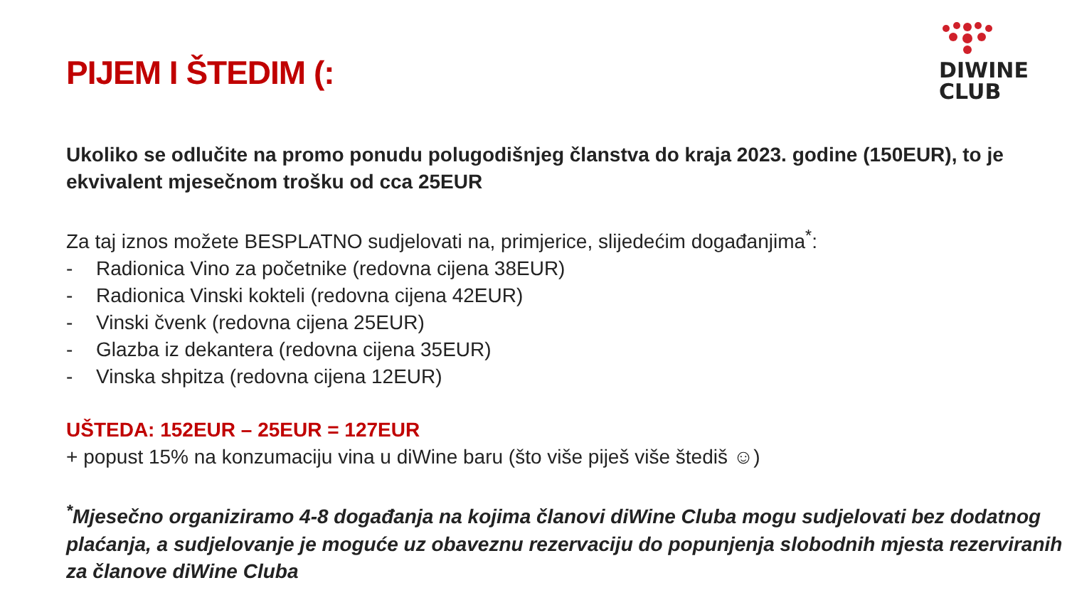DIWINE
CLUB
PIJEM I ŠTEDIM (:
Ukoliko se odlučite na promo ponudu polugodišnjeg članstva do kraja 2023. godine (150EUR), to je ekvivalent mjesečnom trošku od cca 25EUR
Za taj iznos možete BESPLATNO sudjelovati na, primjerice, slijedećim događanjima<sup>*</sup>:
- Radionica Vino za početnike (redovna cijena 38EUR)
- Radionica Vinski kokteli (redovna cijena 42EUR)
- Vinski čvenk (redovna cijena 25EUR)
- Glazba iz dekantera (redovna cijena 35EUR)
- Vinska shpitza (redovna cijena 12EUR)
UŠTEDA: 152EUR – 25EUR = 127EUR
+ popust 15% na konzumaciju vina u diWine baru (što više piješ više štediš ☺)
<sup>*</sup> Mjesečno organiziramo 4-8 događanja na kojima članovi diWine Cluba mogu sudjelovati bez dodatnog plaćanja, a sudjelovanje je moguće uz obaveznu rezervaciju do popunjenja slobodnih mjesta rezerviranih za članove diWine Cluba